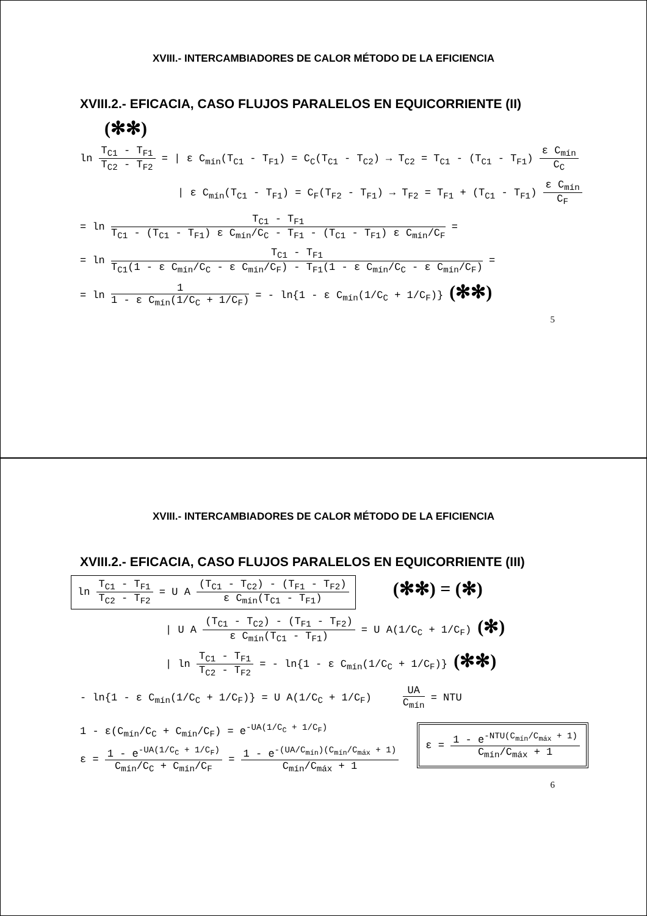XVIII.- INTERCAMBIADORES DE CALOR MÉTODO DE LA EFICIENCIA
XVIII.2.- EFICACIA, CASO FLUJOS PARALELOS EN EQUICORRIENTE (II)
(✻✻)
ln T<sub>C1</sub> - T<sub>F1</sub> T<sub>C2</sub> - T<sub>F2</sub> = | ε C<sub>mín</sub>(T<sub>C1</sub> - T<sub>F1</sub>) = C<sub>C</sub>(T<sub>C1</sub> - T<sub>C2</sub>) → T<sub>C2</sub> = T<sub>C1</sub> - (T<sub>C1</sub> - T<sub>F1</sub>) ε C<sub>mín</sub> C<sub>C</sub>
| ε C<sub>mín</sub>(T<sub>C1</sub> - T<sub>F1</sub>) = C<sub>F</sub>(T<sub>F2</sub> - T<sub>F1</sub>) → T<sub>F2</sub> = T<sub>F1</sub> + (T<sub>C1</sub> - T<sub>F1</sub>) ε C<sub>mín</sub> C<sub>F</sub>
= ln T<sub>C1</sub> - T<sub>F1</sub> T<sub>C1</sub> - (T<sub>C1</sub> - T<sub>F1</sub>) ε C<sub>mín</sub>/C<sub>C</sub> - T<sub>F1</sub> - (T<sub>C1</sub> - T<sub>F1</sub>) ε C<sub>mín</sub>/C<sub>F</sub> =
= ln T<sub>C1</sub> - T<sub>F1</sub> T<sub>C1</sub>(1 - ε C<sub>mín</sub>/C<sub>C</sub> - ε C<sub>mín</sub>/C<sub>F</sub>) - T<sub>F1</sub>(1 - ε C<sub>mín</sub>/C<sub>C</sub> - ε C<sub>mín</sub>/C<sub>F</sub>) =
= ln 1 1 - ε C<sub>mín</sub>(1/C<sub>C</sub> + 1/C<sub>F</sub>) = - ln{1 - ε C<sub>mín</sub>(1/C<sub>C</sub> + 1/C<sub>F</sub>)} (✻✻)
5
XVIII.- INTERCAMBIADORES DE CALOR MÉTODO DE LA EFICIENCIA
XVIII.2.- EFICACIA, CASO FLUJOS PARALELOS EN EQUICORRIENTE (III)
ln T<sub>C1</sub> - T<sub>F1</sub> T<sub>C2</sub> - T<sub>F2</sub> = U A (T<sub>C1</sub> - T<sub>C2</sub>) - (T<sub>F1</sub> - T<sub>F2</sub>) ε C<sub>mín</sub>(T<sub>C1</sub> - T<sub>F1</sub>) (✻✻) = (✻)
| U A (T<sub>C1</sub> - T<sub>C2</sub>) - (T<sub>F1</sub> - T<sub>F2</sub>) ε C<sub>mín</sub>(T<sub>C1</sub> - T<sub>F1</sub>) = U A(1/C<sub>C</sub> + 1/C<sub>F</sub>) (✻)
| ln T<sub>C1</sub> - T<sub>F1</sub> T<sub>C2</sub> - T<sub>F2</sub> = - ln{1 - ε C<sub>mín</sub>(1/C<sub>C</sub> + 1/C<sub>F</sub>)} (✻✻)
- ln{1 - ε C<sub>mín</sub>(1/C<sub>C</sub> + 1/C<sub>F</sub>)} = U A(1/C<sub>C</sub> + 1/C<sub>F</sub>) UA C<sub>mín</sub> = NTU
1 - ε(C<sub>mín</sub>/C<sub>C</sub> + C<sub>mín</sub>/C<sub>F</sub>) = e<sup>-UA(1/C<sub>C</sub> + 1/C<sub>F</sub>)</sup>
ε = 1 - e<sup>-UA(1/C<sub>C</sub> + 1/C<sub>F</sub>)</sup> C<sub>mín</sub>/C<sub>C</sub> + C<sub>mín</sub>/C<sub>F</sub> = 1 - e<sup>-(UA/C<sub>mín</sub>)(C<sub>mín</sub>/C<sub>máx</sub> + 1)</sup> C<sub>mín</sub>/C<sub>máx</sub> + 1
ε = 1 - e<sup>-NTU(C<sub>mín</sub>/C<sub>máx</sub> + 1)</sup> C<sub>mín</sub>/C<sub>máx</sub> + 1
6